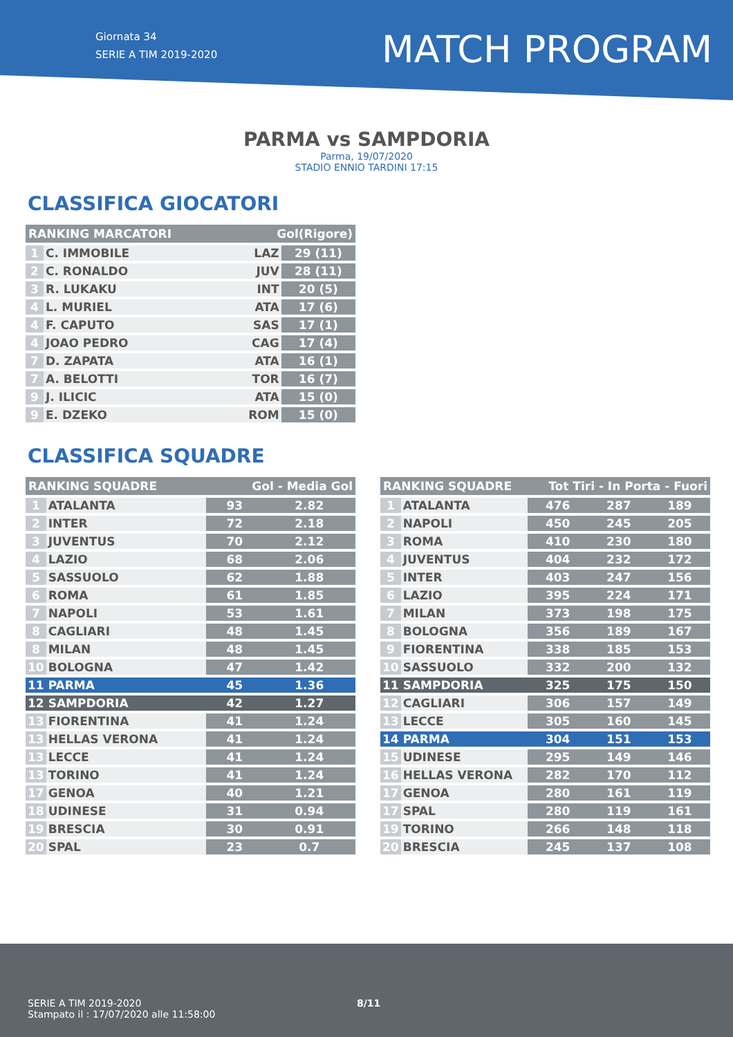Giornata 34
SERIE A TIM 2019-2020
MATCH PROGRAM
PARMA vs SAMPDORIA
Parma, 19/07/2020
STADIO ENNIO TARDINI 17:15
CLASSIFICA GIOCATORI
| RANKING MARCATORI | | Gol(Rigore) | |
| --- | --- | --- | --- |
| 1 | C. IMMOBILE | LAZ | 29 (11) |
| 2 | C. RONALDO | JUV | 28 (11) |
| 3 | R. LUKAKU | INT | 20 (5) |
| 4 | L. MURIEL | ATA | 17 (6) |
| 4 | F. CAPUTO | SAS | 17 (1) |
| 4 | JOAO PEDRO | CAG | 17 (4) |
| 7 | D. ZAPATA | ATA | 16 (1) |
| 7 | A. BELOTTI | TOR | 16 (7) |
| 9 | J. ILICIC | ATA | 15 (0) |
| 9 | E. DZEKO | ROM | 15 (0) |
CLASSIFICA SQUADRE
| RANKING SQUADRE | | Gol - Media Gol | |
| --- | --- | --- | --- |
| 1 | ATALANTA | 93 | 2.82 |
| 2 | INTER | 72 | 2.18 |
| 3 | JUVENTUS | 70 | 2.12 |
| 4 | LAZIO | 68 | 2.06 |
| 5 | SASSUOLO | 62 | 1.88 |
| 6 | ROMA | 61 | 1.85 |
| 7 | NAPOLI | 53 | 1.61 |
| 8 | CAGLIARI | 48 | 1.45 |
| 8 | MILAN | 48 | 1.45 |
| 10 | BOLOGNA | 47 | 1.42 |
| 11 | PARMA | 45 | 1.36 |
| 12 | SAMPDORIA | 42 | 1.27 |
| 13 | FIORENTINA | 41 | 1.24 |
| 13 | HELLAS VERONA | 41 | 1.24 |
| 13 | LECCE | 41 | 1.24 |
| 13 | TORINO | 41 | 1.24 |
| 17 | GENOA | 40 | 1.21 |
| 18 | UDINESE | 31 | 0.94 |
| 19 | BRESCIA | 30 | 0.91 |
| 20 | SPAL | 23 | 0.7 |
| RANKING SQUADRE | | Tot Tiri - In Porta - Fuori | | |
| --- | --- | --- | --- | --- |
| 1 | ATALANTA | 476 | 287 | 189 |
| 2 | NAPOLI | 450 | 245 | 205 |
| 3 | ROMA | 410 | 230 | 180 |
| 4 | JUVENTUS | 404 | 232 | 172 |
| 5 | INTER | 403 | 247 | 156 |
| 6 | LAZIO | 395 | 224 | 171 |
| 7 | MILAN | 373 | 198 | 175 |
| 8 | BOLOGNA | 356 | 189 | 167 |
| 9 | FIORENTINA | 338 | 185 | 153 |
| 10 | SASSUOLO | 332 | 200 | 132 |
| 11 | SAMPDORIA | 325 | 175 | 150 |
| 12 | CAGLIARI | 306 | 157 | 149 |
| 13 | LECCE | 305 | 160 | 145 |
| 14 | PARMA | 304 | 151 | 153 |
| 15 | UDINESE | 295 | 149 | 146 |
| 16 | HELLAS VERONA | 282 | 170 | 112 |
| 17 | GENOA | 280 | 161 | 119 |
| 17 | SPAL | 280 | 119 | 161 |
| 19 | TORINO | 266 | 148 | 118 |
| 20 | BRESCIA | 245 | 137 | 108 |
SERIE A TIM 2019-2020
Stampato il : 17/07/2020 alle 11:58:00
8/11